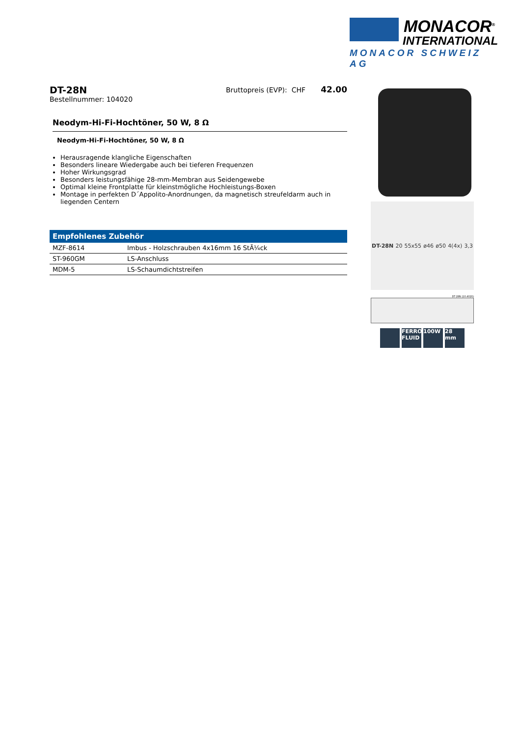MONACOR<sup>®</sup>
INTERNATIONAL
MONACOR SCHWEIZ AG
DT-28N
Bruttopreis (EVP): CHF 42.00
Bestellnummer: 104020
Neodym-Hi-Fi-Hochtöner, 50 W, 8 Ω
Neodym-Hi-Fi-Hochtöner, 50 W, 8 Ω
Herausragende klangliche Eigenschaften
Besonders lineare Wiedergabe auch bei tieferen Frequenzen
Hoher Wirkungsgrad
Besonders leistungsfähige 28-mm-Membran aus Seidengewebe
Optimal kleine Frontplatte für kleinstmögliche Hochleistungs-Boxen
Montage in perfekten D´Appolito-Anordnungen, da magnetisch streufeldarm auch in liegenden Centern
| Empfohlenes Zubehör | |
| --- | --- |
| MZF-8614 | Imbus - Holzschrauben 4x16mm 16 StÃ¼ck |
| ST-960GM | LS-Anschluss |
| MDM-5 | LS-Schaumdichtstreifen |
DT-28N 20 55x55 ø46 ø50 4(4x) 3,3
DT-28N (10.4020)
FERRO FLUID
100W 28 mm